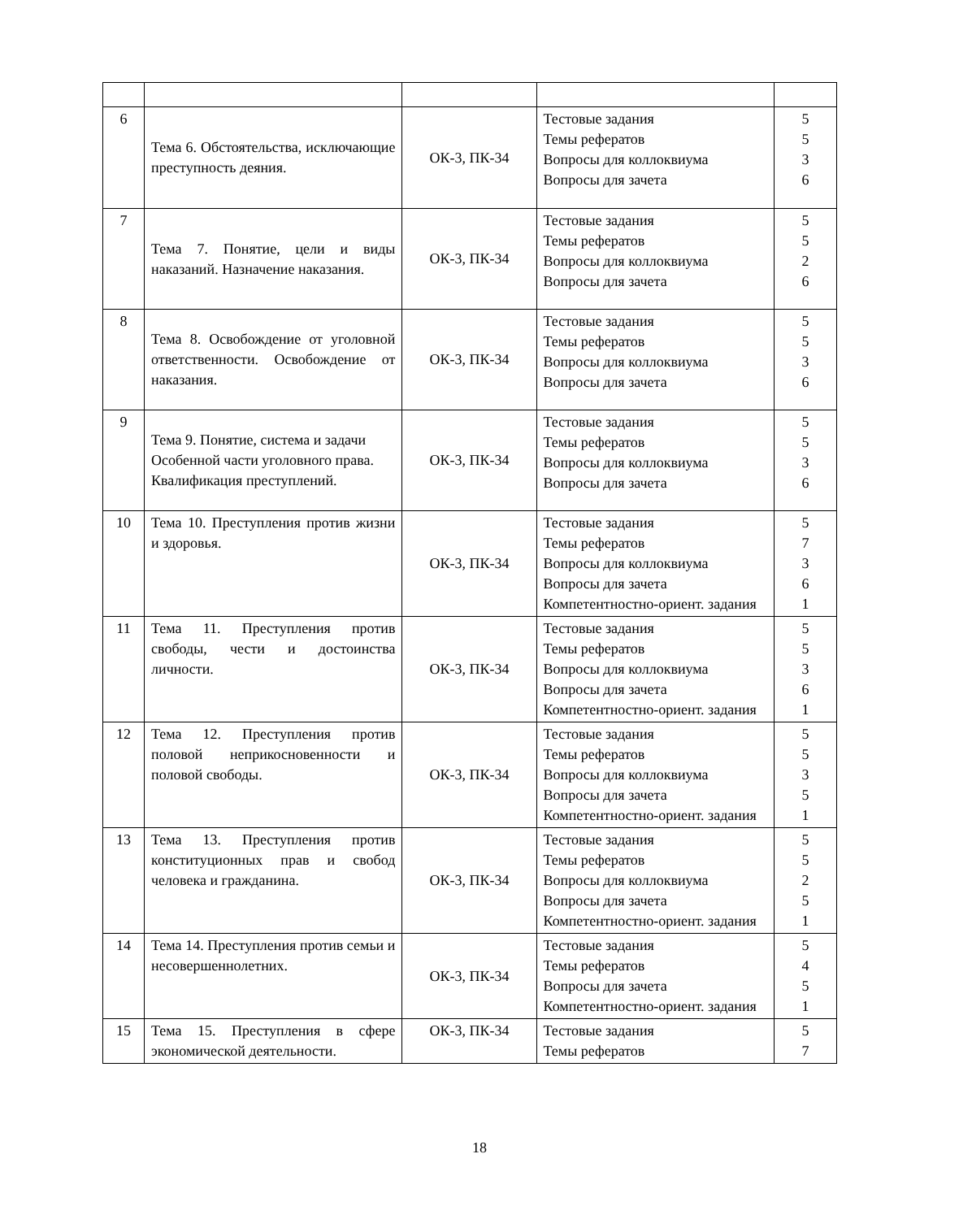| 6 | Тема 6. Обстоятельства, исключающие преступность деяния. | ОК-3, ПК-34 | Тестовые задания Темы рефератов Вопросы для коллоквиума Вопросы для зачета | 5 5 3 6 |
| 7 | Тема 7. Понятие, цели и виды наказаний. Назначение наказания. | ОК-3, ПК-34 | Тестовые задания Темы рефератов Вопросы для коллоквиума Вопросы для зачета | 5 5 2 6 |
| 8 | Тема 8. Освобождение от уголовной ответственности. Освобождение от наказания. | ОК-3, ПК-34 | Тестовые задания Темы рефератов Вопросы для коллоквиума Вопросы для зачета | 5 5 3 6 |
| 9 | Тема 9. Понятие, система и задачи Особенной части уголовного права. Квалификация преступлений. | ОК-3, ПК-34 | Тестовые задания Темы рефератов Вопросы для коллоквиума Вопросы для зачета | 5 5 3 6 |
| 10 | Тема 10. Преступления против жизни и здоровья. | ОК-3, ПК-34 | Тестовые задания Темы рефератов Вопросы для коллоквиума Вопросы для зачета Компетентностно-ориент. задания | 5 7 3 6 1 |
| 11 | Тема 11. Преступления против свободы, чести и достоинства личности. | ОК-3, ПК-34 | Тестовые задания Темы рефератов Вопросы для коллоквиума Вопросы для зачета Компетентностно-ориент. задания | 5 5 3 6 1 |
| 12 | Тема 12. Преступления против половой неприкосновенности и половой свободы. | ОК-3, ПК-34 | Тестовые задания Темы рефератов Вопросы для коллоквиума Вопросы для зачета Компетентностно-ориент. задания | 5 5 3 5 1 |
| 13 | Тема 13. Преступления против конституционных прав и свобод человека и гражданина. | ОК-3, ПК-34 | Тестовые задания Темы рефератов Вопросы для коллоквиума Вопросы для зачета Компетентностно-ориент. задания | 5 5 2 5 1 |
| 14 | Тема 14. Преступления против семьи и несовершеннолетних. | ОК-3, ПК-34 | Тестовые задания Темы рефератов Вопросы для зачета Компетентностно-ориент. задания | 5 4 5 1 |
| 15 | Тема 15. Преступления в сфере экономической деятельности. | ОК-3, ПК-34 | Тестовые задания Темы рефератов | 5 7 |
18